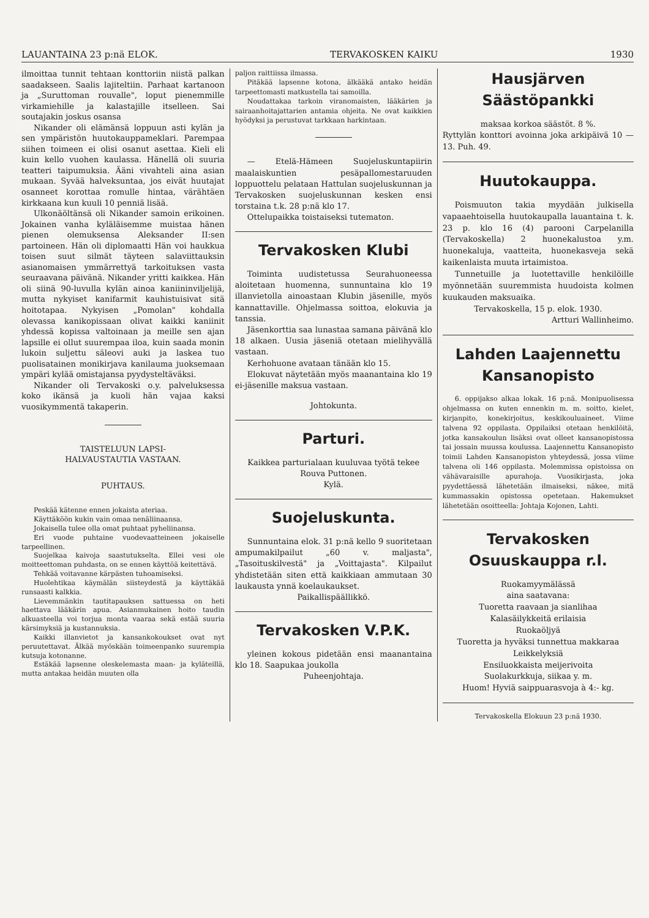LAUANTAINA 23 p:nä ELOK. TERVAKOSKEN KAIKU 1930
ilmoittaa tunnit tehtaan konttoriin niistä palkan saadakseen. Saalis lajiteltiin. Parhaat kartanoon ja „Suruttoman rouvalle", loput pienemmille virkamiehille ja kalastajille itselleen. Sai soutajakin joskus osansa
Nikander oli elämänsä loppuun asti kylän ja sen ympäristön huutokauppameklari. Parempaa siihen toimeen ei olisi osanut asettaa. Kieli eli kuin kello vuohen kaulassa. Hänellä oli suuria teatteri taipumuksia. Ääni vivahteli aina asian mukaan. Syvää halveksuntaa, jos eivät huutajat osanneet korottaa romulle hintaa, värähtäen kirkkaana kun kuuli 10 penniä lisää.
Ulkonäöltänsä oli Nikander samoin erikoinen. Jokainen vanha kyläläisemme muistaa hänen pienen olemuksensa Aleksander II:sen partoineen. Hän oli diplomaatti Hän voi haukkua toisen suut silmät täyteen salaviittauksin asianomaisen ymmärrettyä tarkoituksen vasta seuraavana päivänä. Nikander yritti kaikkea. Hän oli siinä 90-luvulla kylän ainoa kaniininviljelijä, mutta nykyiset kanifarmit kauhistuisivat sitä hoitotapaa. Nykyisen „Pomolan" kohdalla olevassa kanikopissaan olivat kaikki kaniinit yhdessä kopissa valtoinaan ja meille sen ajan lapsille ei ollut suurempaa iloa, kuin saada monin lukoin suljettu säleovi auki ja laskea tuo puolisatainen monikirjava kanilauma juoksemaan ympäri kylää omistajansa pyydysteltäväksi.
Nikander oli Tervakoski o.y. palveluksessa koko ikänsä ja kuoli hän vajaa kaksi vuosikymmentä takaperin.
TAISTELUUN LAPSI-
HALVAUSTAUTIA VASTAAN.
PUHTAUS.
Peskää kätenne ennen jokaista ateriaa.
Käyttäköön kukin vain omaa nenäliinaansa.
Jokaisella tulee olla omat puhtaat pyheliinansa.
Eri vuode puhtaine vuodevaatteineen jokaiselle tarpeellinen.
Suojelkaa kaivoja saastutukselta. Ellei vesi ole moitteettoman puhdasta, on se ennen käyttöä keitettävä.
Tehkää voitavanne kärpästen tuhoamiseksi.
Huolehtikaa käymälän siisteydestä ja käyttäkää runsaasti kalkkia.
Lievemmänkin tautitapauksen sattuessa on heti haettava lääkärin apua. Asianmukainen hoito taudin alkuasteella voi torjua monta vaaraa sekä estää suuria kärsimyksiä ja kustannuksia.
Kaikki illanvietot ja kansankokoukset ovat nyt peruutettavat. Älkää myöskään toimeenpanko suurempia kutsuja kotonanne.
Estäkää lapsenne oleskelemasta maan- ja kyläteillä, mutta antakaa heidän muuten olla
paljon raittiissa ilmassa.
Pitäkää lapsenne kotona, älkääkä antako heidän tarpeettomasti matkustella tai samoilla.
Noudattakaa tarkoin viranomaisten, lääkärien ja sairaanhoitajattarien antamia ohjeita. Ne ovat kaikkien hyödyksi ja perustuvat tarkkaan harkintaan.
— Etelä-Hämeen Suojeluskuntapiirin maalaiskuntien pesäpallomestaruuden loppuottelu pelataan Hattulan suojeluskunnan ja Tervakosken suojeluskunnan kesken ensi torstaina t.k. 28 p:nä klo 17.
Ottelupaikka toistaiseksi tutematon.
Tervakosken Klubi
Toiminta uudistetussa Seurahuoneessa aloitetaan huomenna, sunnuntaina klo 19 illanvietolla ainoastaan Klubin jäsenille, myös kannattaville. Ohjelmassa soittoa, elokuvia ja tanssia.
Jäsenkorttia saa lunastaa samana päivänä klo 18 alkaen. Uusia jäseniä otetaan mielihyvällä vastaan.
Kerhohuone avataan tänään klo 15.
Elokuvat näytetään myös maanantaina klo 19 ei-jäsenille maksua vastaan.
Johtokunta.
Parturi.
Kaikkea parturialaan kuuluvaa työtä tekee
Rouva Puttonen.
Kylä.
Suojeluskunta.
Sunnuntaina elok. 31 p:nä kello 9 suoritetaan ampumakilpailut „60 v. maljasta", „Tasoituskilvestä" ja „Voittajasta". Kilpailut yhdistetään siten että kaikkiaan ammutaan 30 laukausta ynnä koelaukaukset.
Paikallispäällikkö.
Tervakosken V.P.K.
yleinen kokous pidetään ensi maanantaina klo 18. Saapukaa joukolla
Puheenjohtaja.
Hausjärven
Säästöpankki
maksaa korkoa säästöt. 8 %.
Ryttylän konttori avoinna joka arkipäivä 10 — 13. Puh. 49.
Huutokauppa.
Poismuuton takia myydään julkisella vapaaehtoisella huutokaupalla lauantaina t. k. 23 p. klo 16 (4) parooni Carpelanilla (Tervakoskella) 2 huonekalustoa y.m. huonekaluja, vaatteita, huonekasveja sekä kaikenlaista muuta irtaimistoa.
Tunnetuille ja luotettaville henkilöille myönnetään suuremmista huudoista kolmen kuukauden maksuaika.
Tervakoskella, 15 p. elok. 1930.
Artturi Wallinheimo.
Lahden Laajennettu
Kansanopisto
6. oppijakso alkaa lokak. 16 p:nä. Monipuolisessa ohjelmassa on kuten ennenkin m. m. soitto, kielet, kirjanpito, konekirjoitus, keskikouluaineet. Viime talvena 92 oppilasta. Oppilaiksi otetaan henkilöitä, jotka kansakoulun lisäksi ovat olleet kansanopistossa tai jossain muussa koulussa. Laajennettu Kansanopisto toimii Lahden Kansanopiston yhteydessä, jossa viime talvena oli 146 oppilasta. Molemmissa opistoissa on vähävaraisille apurahoja. Vuosikirjasta, joka pyydettäessä lähetetään ilmaiseksi, näkee, mitä kummassakin opistossa opetetaan. Hakemukset lähetetään osoitteella: Johtaja Kojonen, Lahti.
Tervakosken
Osuuskauppa r.l.
Ruokamyymälässä
aina saatavana:
Tuoretta raavaan ja sianlihaa
Kalasäilykkeitä erilaisia
Ruokaöljyä
Tuoretta ja hyväksi tunnettua makkaraa
Leikkelyksiä
Ensiluokkaista meijerivoita
Suolakurkkuja, siikaa y. m.
Huom! Hyviä saippuarasvoja à 4:- kg.
Tervakoskella Elokuun 23 p:nä 1930.